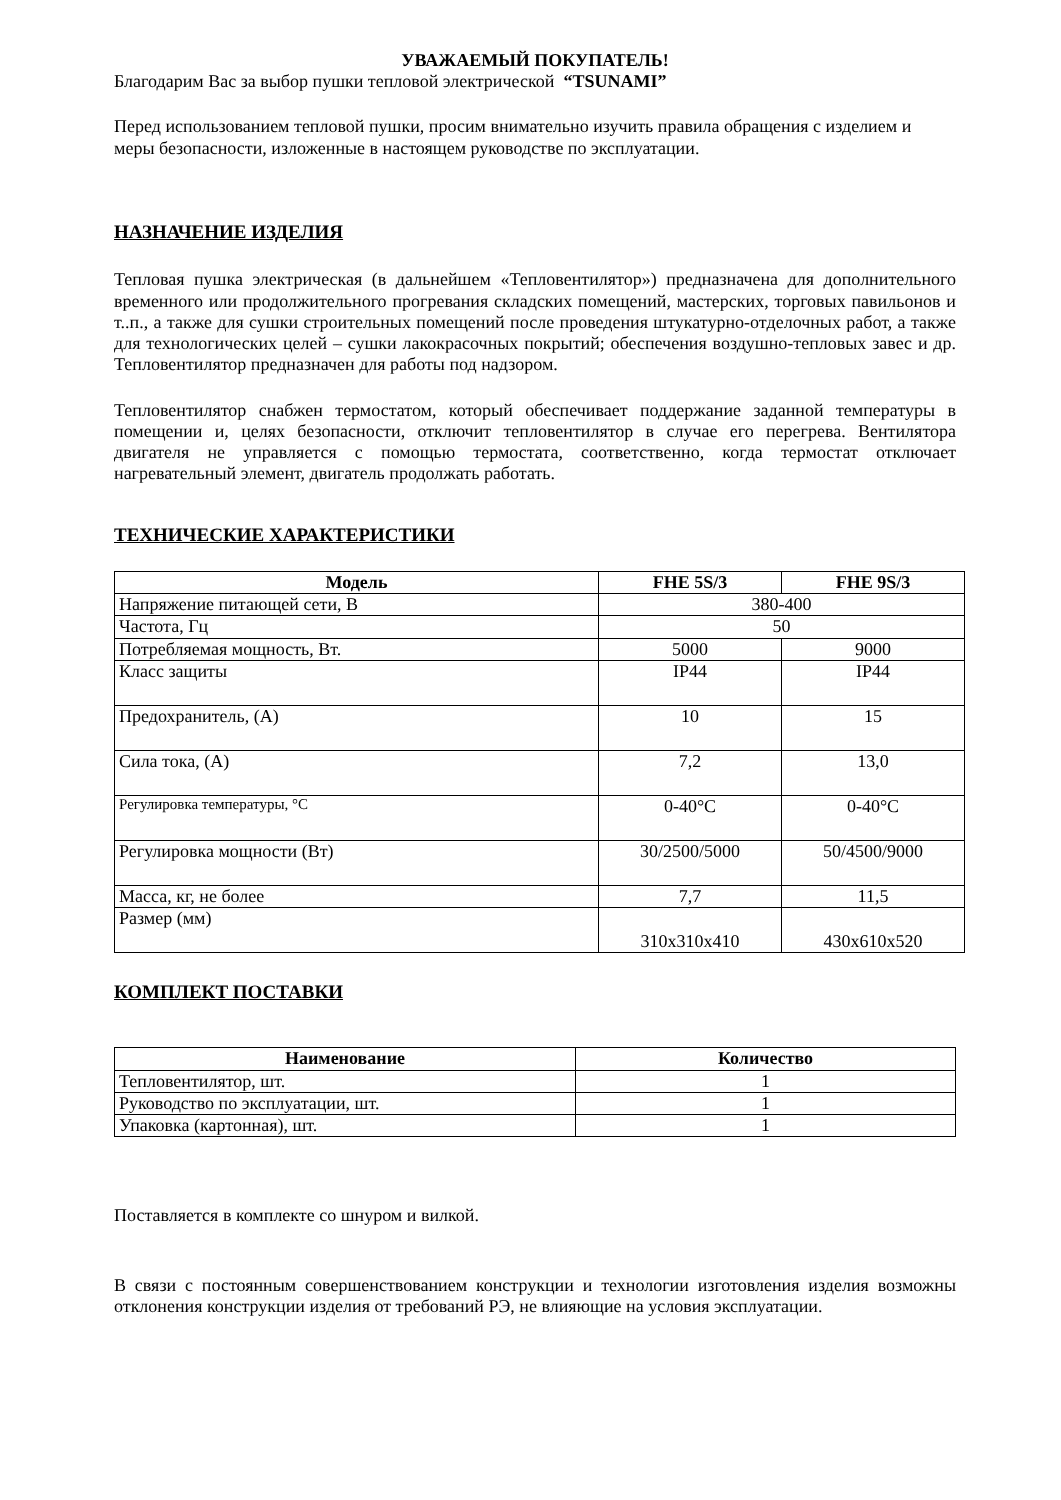УВАЖАЕМЫЙ ПОКУПАТЕЛЬ!
Благодарим Вас за выбор пушки тепловой электрической “TSUNAMI”
Перед использованием тепловой пушки, просим внимательно изучить правила обращения с изделием и меры безопасности, изложенные в настоящем руководстве по эксплуатации.
НАЗНАЧЕНИЕ ИЗДЕЛИЯ
Тепловая пушка электрическая (в дальнейшем «Тепловентилятор») предназначена для дополнительного временного или продолжительного прогревания складских помещений, мастерских, торговых павильонов и т..п., а также для сушки строительных помещений после проведения штукатурно-отделочных работ, а также для технологических целей – сушки лакокрасочных покрытий; обеспечения воздушно-тепловых завес и др. Тепловентилятор предназначен для работы под надзором.
Тепловентилятор снабжен термостатом, который обеспечивает поддержание заданной температуры в помещении и, целях безопасности, отключит тепловентилятор в случае его перегрева. Вентилятора двигателя не управляется с помощью термостата, соответственно, когда термостат отключает нагревательный элемент, двигатель продолжать работать.
ТЕХНИЧЕСКИЕ ХАРАКТЕРИСТИКИ
| Модель | FHE 5S/3 | FHE 9S/3 |
| --- | --- | --- |
| Напряжение питающей сети, В | 380-400 | |
| Частота, Гц | 50 | |
| Потребляемая мощность, Вт. | 5000 | 9000 |
| Класс защиты | IP44 | IP44 |
| Предохранитель, (А) | 10 | 15 |
| Сила тока, (А) | 7,2 | 13,0 |
| Регулировка температуры, °С | 0-40°С | 0-40°С |
| Регулировка мощности (Вт) | 30/2500/5000 | 50/4500/9000 |
| Масса, кг, не более | 7,7 | 11,5 |
| Размер (мм) | 310x310x410 | 430x610x520 |
КОМПЛЕКТ ПОСТАВКИ
| Наименование | Количество |
| --- | --- |
| Тепловентилятор, шт. | 1 |
| Руководство по эксплуатации, шт. | 1 |
| Упаковка (картонная), шт. | 1 |
Поставляется в комплекте со шнуром и вилкой.
В связи с постоянным совершенствованием конструкции и технологии изготовления изделия возможны отклонения конструкции изделия от требований РЭ, не влияющие на условия эксплуатации.